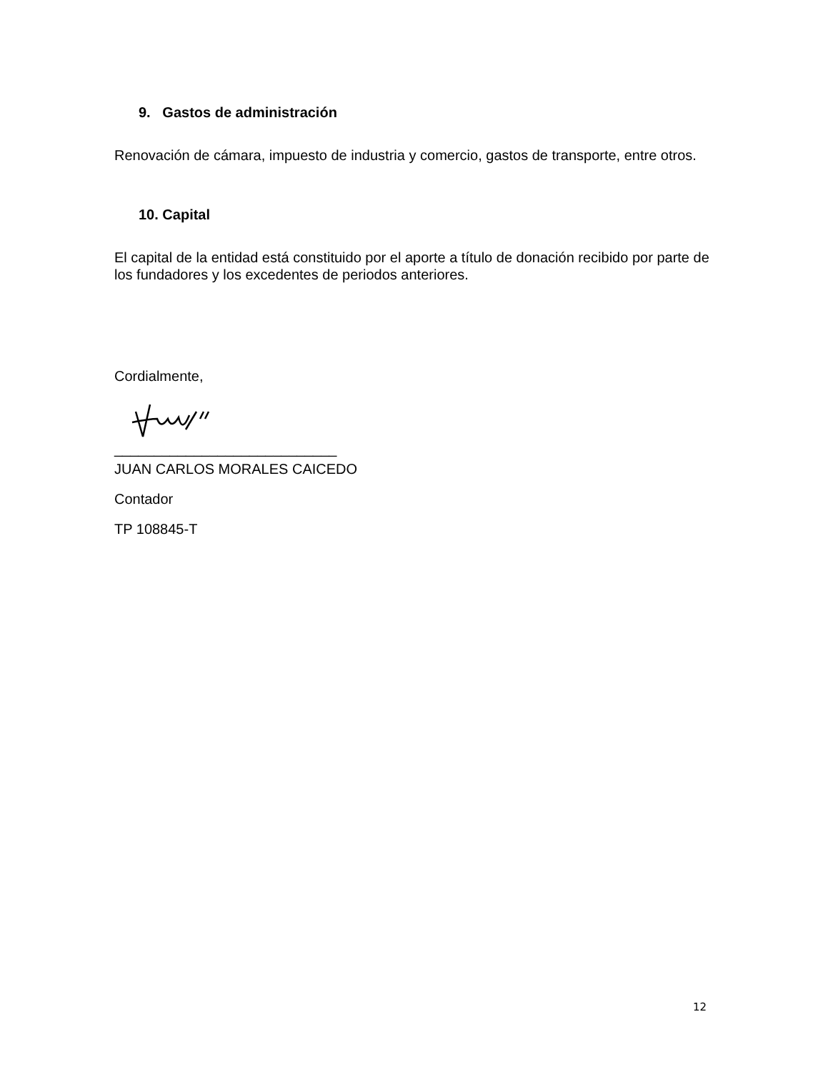9. Gastos de administración
Renovación de cámara, impuesto de industria y comercio, gastos de transporte, entre otros.
10. Capital
El capital de la entidad está constituido por el aporte a título de donación recibido por parte de los fundadores y los excedentes de periodos anteriores.
Cordialmente,
____________________________
JUAN CARLOS MORALES CAICEDO
Contador
TP 108845-T
12